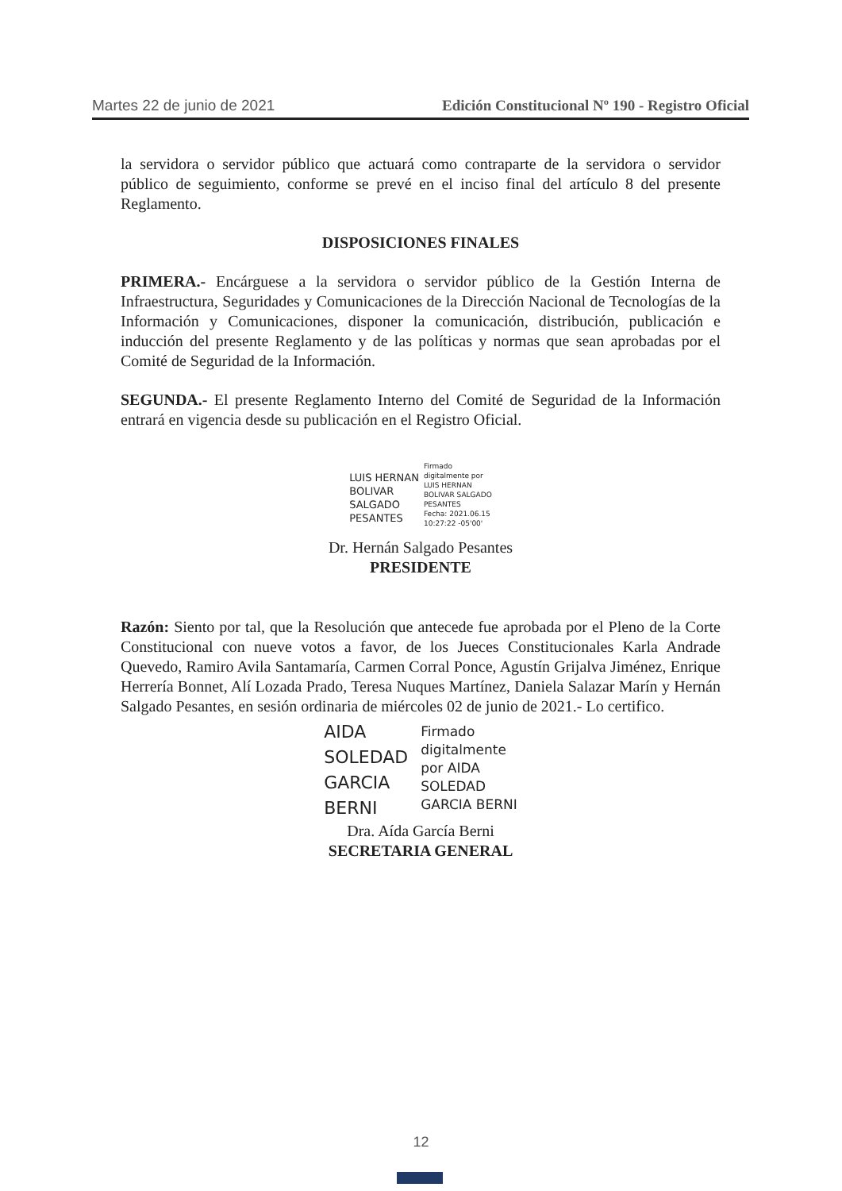Martes 22 de junio de 2021 Edición Constitucional Nº 190 - Registro Oficial
la servidora o servidor público que actuará como contraparte de la servidora o servidor público de seguimiento, conforme se prevé en el inciso final del artículo 8 del presente Reglamento.
DISPOSICIONES FINALES
PRIMERA.- Encárguese a la servidora o servidor público de la Gestión Interna de Infraestructura, Seguridades y Comunicaciones de la Dirección Nacional de Tecnologías de la Información y Comunicaciones, disponer la comunicación, distribución, publicación e inducción del presente Reglamento y de las políticas y normas que sean aprobadas por el Comité de Seguridad de la Información.
SEGUNDA.- El presente Reglamento Interno del Comité de Seguridad de la Información entrará en vigencia desde su publicación en el Registro Oficial.
LUIS HERNAN
BOLIVAR
SALGADO
PESANTES
Firmado
digitalmente por
LUIS HERNAN
BOLIVAR SALGADO
PESANTES
Fecha: 2021.06.15
10:27:22 -05'00'
Dr. Hernán Salgado Pesantes
PRESIDENTE
Razón: Siento por tal, que la Resolución que antecede fue aprobada por el Pleno de la Corte Constitucional con nueve votos a favor, de los Jueces Constitucionales Karla Andrade Quevedo, Ramiro Avila Santamaría, Carmen Corral Ponce, Agustín Grijalva Jiménez, Enrique Herrería Bonnet, Alí Lozada Prado, Teresa Nuques Martínez, Daniela Salazar Marín y Hernán Salgado Pesantes, en sesión ordinaria de miércoles 02 de junio de 2021.- Lo certifico.
AIDA
SOLEDAD
GARCIA
BERNI
Firmado
digitalmente
por AIDA
SOLEDAD
GARCIA BERNI
Dra. Aída García Berni
SECRETARIA GENERAL
12